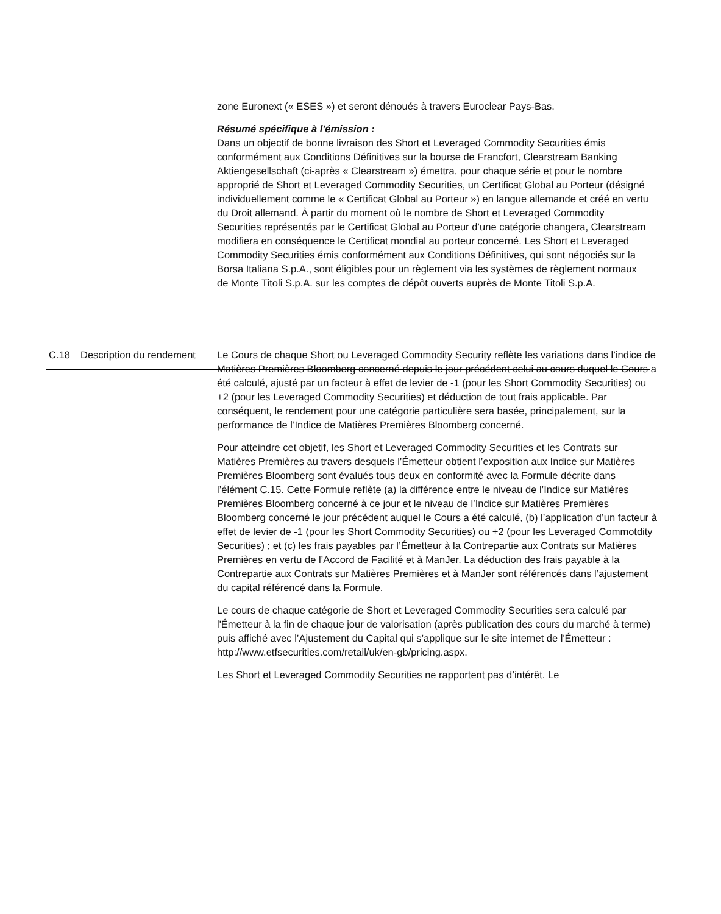zone Euronext (« ESES ») et seront dénoués à travers Euroclear Pays-Bas.
Résumé spécifique à l'émission :
Dans un objectif de bonne livraison des Short et Leveraged Commodity Securities émis conformément aux Conditions Définitives sur la bourse de Francfort, Clearstream Banking Aktiengesellschaft (ci-après « Clearstream ») émettra, pour chaque série et pour le nombre approprié de Short et Leveraged Commodity Securities, un Certificat Global au Porteur (désigné individuellement comme le « Certificat Global au Porteur ») en langue allemande et créé en vertu du Droit allemand. À partir du moment où le nombre de Short et Leveraged Commodity Securities représentés par le Certificat Global au Porteur d’une catégorie changera, Clearstream modifiera en conséquence le Certificat mondial au porteur concerné. Les Short et Leveraged Commodity Securities émis conformément aux Conditions Définitives, qui sont négociés sur la Borsa Italiana S.p.A., sont éligibles pour un règlement via les systèmes de règlement normaux de Monte Titoli S.p.A. sur les comptes de dépôt ouverts auprès de Monte Titoli S.p.A.
| C.18 | Description du rendement | Le Cours de chaque Short ou Leveraged Commodity Security reflète les variations dans l’indice de Matières Premières Bloomberg concerné depuis le jour précédent celui au cours duquel le Cours a été calculé, ajusté par un facteur à effet de levier de -1 (pour les Short Commodity Securities) ou +2 (pour les Leveraged Commodity Securities) et déduction de tout frais applicable. Par conséquent, le rendement pour une catégorie particulière sera basée, principalement, sur la performance de l’Indice de Matières Premières Bloomberg concerné. Pour atteindre cet objetif, les Short et Leveraged Commodity Securities et les Contrats sur Matières Premières au travers desquels l’Émetteur obtient l’exposition aux Indice sur Matières Premières Bloomberg sont évalués tous deux en conformité avec la Formule décrite dans l’élément C.15. Cette Formule reflète (a) la différence entre le niveau de l’Indice sur Matières Premières Bloomberg concerné à ce jour et le niveau de l’Indice sur Matières Premières Bloomberg concerné le jour précédent auquel le Cours a été calculé, (b) l’application d’un facteur à effet de levier de -1 (pour les Short Commodity Securities) ou +2 (pour les Leveraged Commotdity Securities) ; et (c) les frais payables par l’Émetteur à la Contrepartie aux Contrats sur Matières Premières en vertu de l’Accord de Facilité et à ManJer. La déduction des frais payable à la Contrepartie aux Contrats sur Matières Premières et à ManJer sont référencés dans l’ajustement du capital référencé dans la Formule. Le cours de chaque catégorie de Short et Leveraged Commodity Securities sera calculé par l'Émetteur à la fin de chaque jour de valorisation (après publication des cours du marché à terme) puis affiché avec l’Ajustement du Capital qui s’applique sur le site internet de l'Émetteur : http://www.etfsecurities.com/retail/uk/en-gb/pricing.aspx. Les Short et Leveraged Commodity Securities ne rapportent pas d’intérêt. Le |